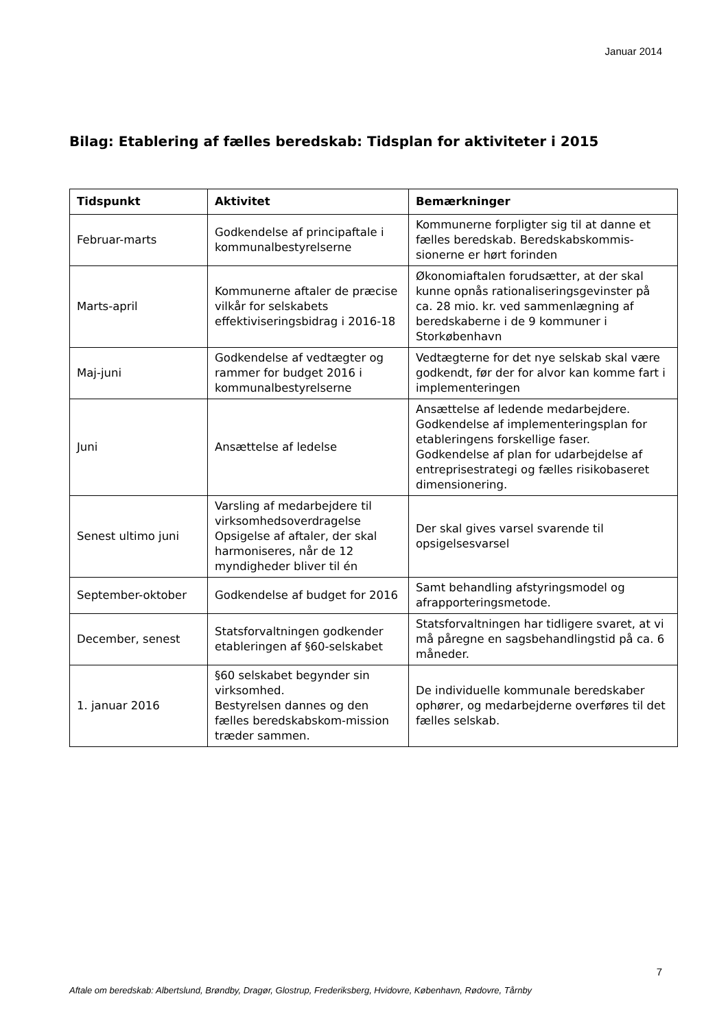Januar 2014
Bilag: Etablering af fælles beredskab: Tidsplan for aktiviteter i 2015
| Tidspunkt | Aktivitet | Bemærkninger |
| --- | --- | --- |
| Februar-marts | Godkendelse af principaftale i kommunalbestyrelserne | Kommunerne forpligter sig til at danne et fælles beredskab. Beredskabskommis-sionerne er hørt forinden |
| Marts-april | Kommunerne aftaler de præcise vilkår for selskabets effektiviseringsbidrag i 2016-18 | Økonomiaftalen forudsætter, at der skal kunne opnås rationaliseringsgevinster på ca. 28 mio. kr. ved sammenlægning af beredskaberne i de 9 kommuner i Storkøbenhavn |
| Maj-juni | Godkendelse af vedtægter og rammer for budget 2016 i kommunalbestyrelserne | Vedtægterne for det nye selskab skal være godkendt, før der for alvor kan komme fart i implementeringen |
| Juni | Ansættelse af ledelse | Ansættelse af ledende medarbejdere. Godkendelse af implementeringsplan for etableringens forskellige faser. Godkendelse af plan for udarbejdelse af entreprisestrategi og fælles risikobaseret dimensionering. |
| Senest ultimo juni | Varsling af medarbejdere til virksomhedsoverdragelse Opsigelse af aftaler, der skal harmoniseres, når de 12 myndigheder bliver til én | Der skal gives varsel svarende til opsigelsesvarsel |
| September-oktober | Godkendelse af budget for 2016 | Samt behandling afstyringsmodel og afrapporteringsmetode. |
| December, senest | Statsforvaltningen godkender etableringen af §60-selskabet | Statsforvaltningen har tidligere svaret, at vi må påregne en sagsbehandlingstid på ca. 6 måneder. |
| 1. januar 2016 | §60 selskabet begynder sin virksomhed. Bestyrelsen dannes og den fælles beredskabskom-mission træder sammen. | De individuelle kommunale beredskaber ophører, og medarbejderne overføres til det fælles selskab. |
7
Aftale om beredskab: Albertslund, Brøndby, Dragør, Glostrup, Frederiksberg, Hvidovre, København, Rødovre, Tårnby